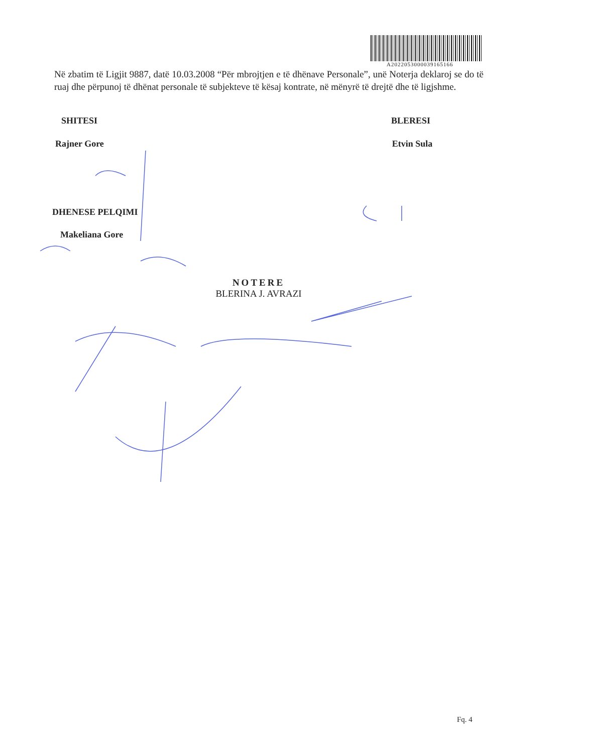A2022053000039165166
Në zbatim të Ligjit 9887, datë 10.03.2008 “Për mbrojtjen e të dhënave Personale”, unë Noterja deklaroj se do të ruaj dhe përpunoj të dhënat personale të subjekteve të kësaj kontrate, në mënyrë të drejtë dhe të ligjshme.
SHITESI BLERESI
Rajner Gore Etvin Sula
DHENESE PELQIMI
Makeliana Gore
NOTERE
BLERINA J. AVRAZI
Fq. 4